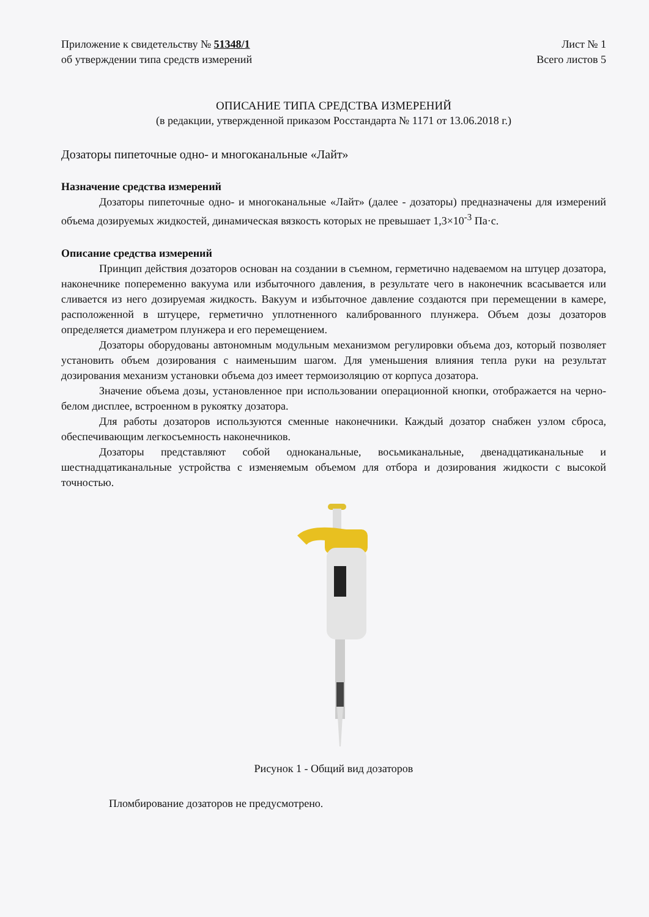Приложение к свидетельству № 51348/1
об утверждении типа средств измерений
Лист № 1
Всего листов 5
ОПИСАНИЕ ТИПА СРЕДСТВА ИЗМЕРЕНИЙ
(в редакции, утвержденной приказом Росстандарта № 1171 от 13.06.2018 г.)
Дозаторы пипеточные одно- и многоканальные «Лайт»
Назначение средства измерений
Дозаторы пипеточные одно- и многоканальные «Лайт» (далее - дозаторы) предназначены для измерений объема дозируемых жидкостей, динамическая вязкость которых не превышает 1,3×10<sup>-3</sup> Па·с.
Описание средства измерений
Принцип действия дозаторов основан на создании в съемном, герметично надеваемом на штуцер дозатора, наконечнике попеременно вакуума или избыточного давления, в результате чего в наконечник всасывается или сливается из него дозируемая жидкость. Вакуум и избыточное давление создаются при перемещении в камере, расположенной в штуцере, герметично уплотненного калиброванного плунжера. Объем дозы дозаторов определяется диаметром плунжера и его перемещением.
Дозаторы оборудованы автономным модульным механизмом регулировки объема доз, который позволяет установить объем дозирования с наименьшим шагом. Для уменьшения влияния тепла руки на результат дозирования механизм установки объема доз имеет термоизоляцию от корпуса дозатора.
Значение объема дозы, установленное при использовании операционной кнопки, отображается на черно-белом дисплее, встроенном в рукоятку дозатора.
Для работы дозаторов используются сменные наконечники. Каждый дозатор снабжен узлом сброса, обеспечивающим легкосъемность наконечников.
Дозаторы представляют собой одноканальные, восьмиканальные, двенадцатиканальные и шестнадцатиканальные устройства с изменяемым объемом для отбора и дозирования жидкости с высокой точностью.
Рисунок 1 - Общий вид дозаторов
Пломбирование дозаторов не предусмотрено.